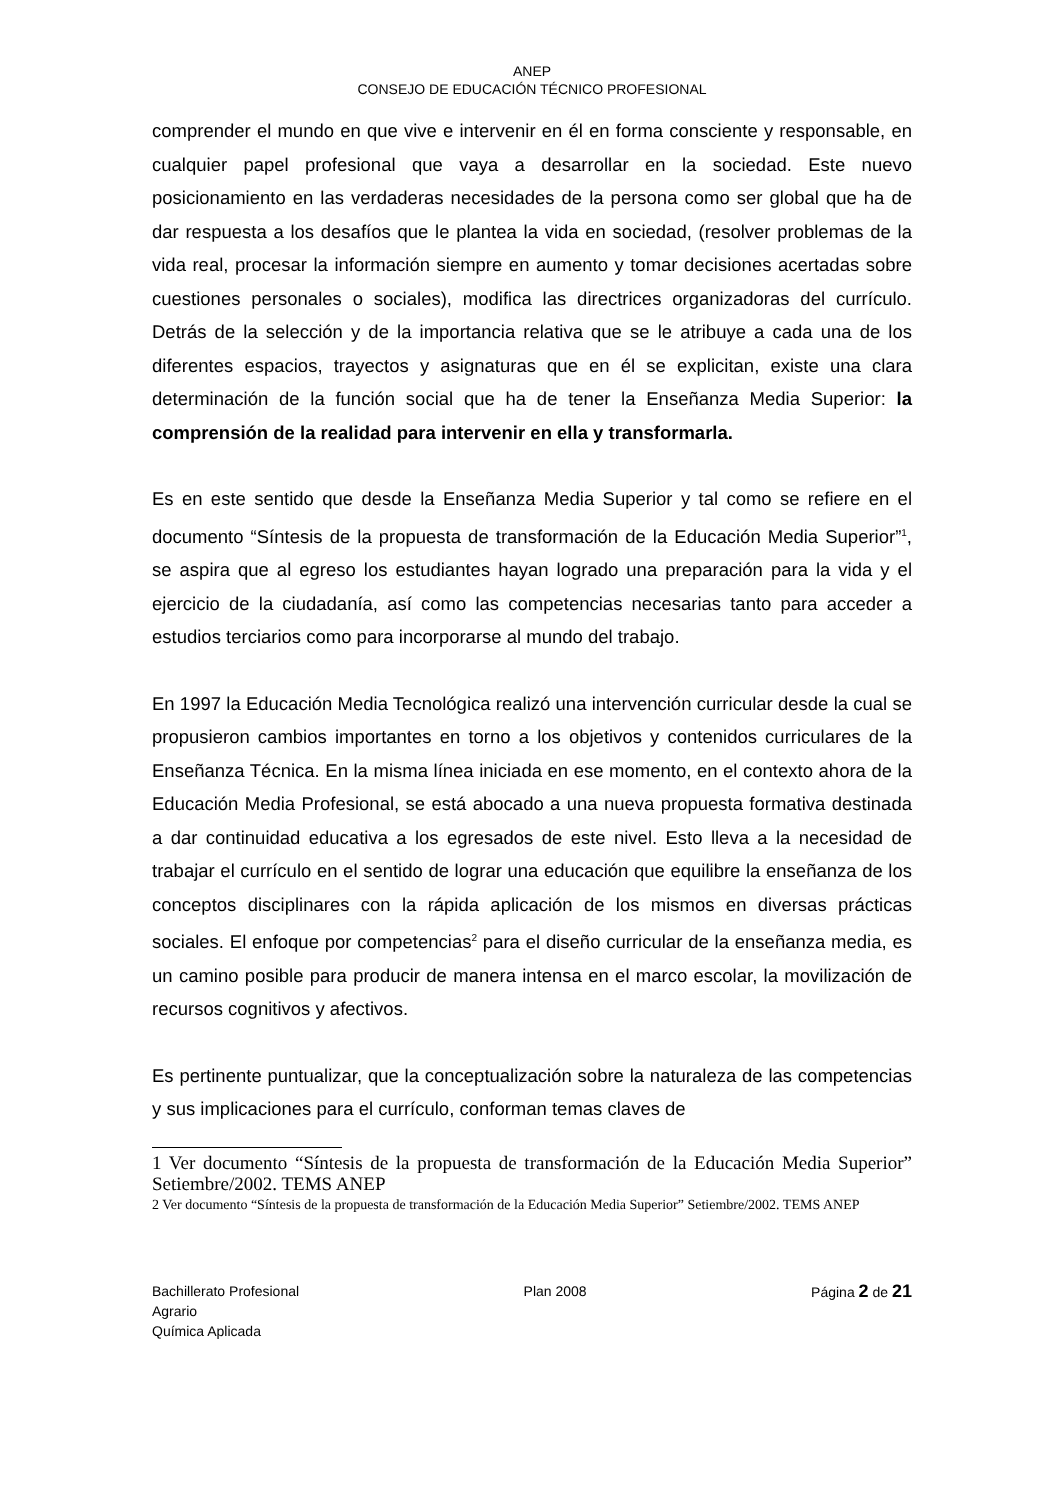ANEP
CONSEJO DE EDUCACIÓN TÉCNICO PROFESIONAL
comprender el mundo en que vive e intervenir en él en forma consciente y responsable, en cualquier papel profesional que vaya a desarrollar en la sociedad. Este nuevo posicionamiento en las verdaderas necesidades de la persona como ser global que ha de dar respuesta a los desafíos que le plantea la vida en sociedad, (resolver problemas de la vida real, procesar la información siempre en aumento y tomar decisiones acertadas sobre cuestiones personales o sociales), modifica las directrices organizadoras del currículo. Detrás de la selección y de la importancia relativa que se le atribuye a cada una de los diferentes espacios, trayectos y asignaturas que en él se explicitan, existe una clara determinación de la función social que ha de tener la Enseñanza Media Superior: la comprensión de la realidad para intervenir en ella y transformarla.
Es en este sentido que desde la Enseñanza Media Superior y tal como se refiere en el documento “Síntesis de la propuesta de transformación de la Educación Media Superior”<sup>1</sup>, se aspira que al egreso los estudiantes hayan logrado una preparación para la vida y el ejercicio de la ciudadanía, así como las competencias necesarias tanto para acceder a estudios terciarios como para incorporarse al mundo del trabajo.
En 1997 la Educación Media Tecnológica realizó una intervención curricular desde la cual se propusieron cambios importantes en torno a los objetivos y contenidos curriculares de la Enseñanza Técnica. En la misma línea iniciada en ese momento, en el contexto ahora de la Educación Media Profesional, se está abocado a una nueva propuesta formativa destinada a dar continuidad educativa a los egresados de este nivel. Esto lleva a la necesidad de trabajar el currículo en el sentido de lograr una educación que equilibre la enseñanza de los conceptos disciplinares con la rápida aplicación de los mismos en diversas prácticas sociales. El enfoque por competencias<sup>2</sup> para el diseño curricular de la enseñanza media, es un camino posible para producir de manera intensa en el marco escolar, la movilización de recursos cognitivos y afectivos.
Es pertinente puntualizar, que la conceptualización sobre la naturaleza de las competencias y sus implicaciones para el currículo, conforman temas claves de
1 Ver documento “Síntesis de la propuesta de transformación de la Educación Media Superior” Setiembre/2002. TEMS ANEP
2 Ver documento “Síntesis de la propuesta de transformación de la Educación Media Superior” Setiembre/2002. TEMS ANEP
Bachillerato Profesional
Agrario
Química Aplicada
Plan 2008 Página 2 de 21